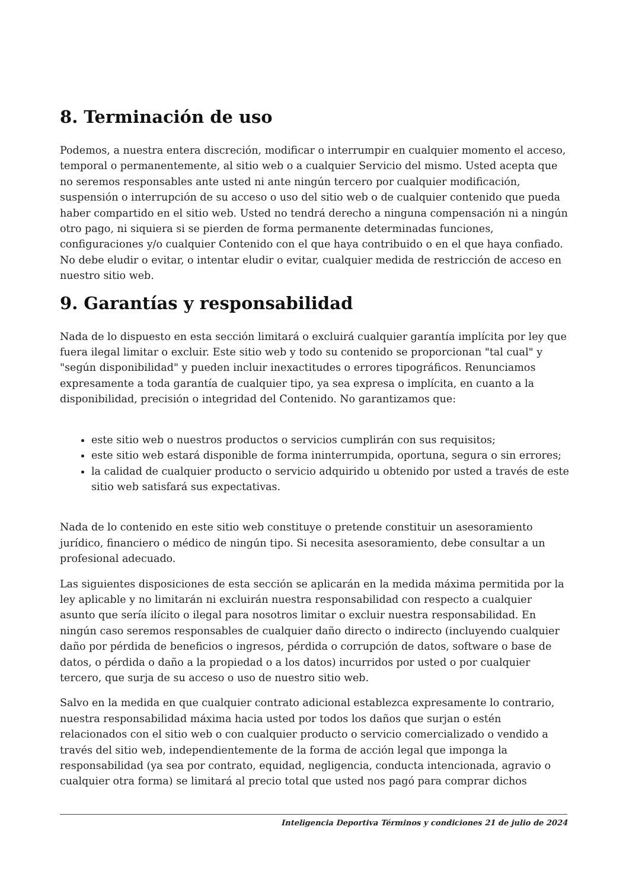8. Terminación de uso
Podemos, a nuestra entera discreción, modificar o interrumpir en cualquier momento el acceso, temporal o permanentemente, al sitio web o a cualquier Servicio del mismo. Usted acepta que no seremos responsables ante usted ni ante ningún tercero por cualquier modificación, suspensión o interrupción de su acceso o uso del sitio web o de cualquier contenido que pueda haber compartido en el sitio web. Usted no tendrá derecho a ninguna compensación ni a ningún otro pago, ni siquiera si se pierden de forma permanente determinadas funciones, configuraciones y/o cualquier Contenido con el que haya contribuido o en el que haya confiado. No debe eludir o evitar, o intentar eludir o evitar, cualquier medida de restricción de acceso en nuestro sitio web.
9. Garantías y responsabilidad
Nada de lo dispuesto en esta sección limitará o excluirá cualquier garantía implícita por ley que fuera ilegal limitar o excluir. Este sitio web y todo su contenido se proporcionan "tal cual" y "según disponibilidad" y pueden incluir inexactitudes o errores tipográficos. Renunciamos expresamente a toda garantía de cualquier tipo, ya sea expresa o implícita, en cuanto a la disponibilidad, precisión o integridad del Contenido. No garantizamos que:
este sitio web o nuestros productos o servicios cumplirán con sus requisitos;
este sitio web estará disponible de forma ininterrumpida, oportuna, segura o sin errores;
la calidad de cualquier producto o servicio adquirido u obtenido por usted a través de este sitio web satisfará sus expectativas.
Nada de lo contenido en este sitio web constituye o pretende constituir un asesoramiento jurídico, financiero o médico de ningún tipo. Si necesita asesoramiento, debe consultar a un profesional adecuado.
Las siguientes disposiciones de esta sección se aplicarán en la medida máxima permitida por la ley aplicable y no limitarán ni excluirán nuestra responsabilidad con respecto a cualquier asunto que sería ilícito o ilegal para nosotros limitar o excluir nuestra responsabilidad. En ningún caso seremos responsables de cualquier daño directo o indirecto (incluyendo cualquier daño por pérdida de beneficios o ingresos, pérdida o corrupción de datos, software o base de datos, o pérdida o daño a la propiedad o a los datos) incurridos por usted o por cualquier tercero, que surja de su acceso o uso de nuestro sitio web.
Salvo en la medida en que cualquier contrato adicional establezca expresamente lo contrario, nuestra responsabilidad máxima hacia usted por todos los daños que surjan o estén relacionados con el sitio web o con cualquier producto o servicio comercializado o vendido a través del sitio web, independientemente de la forma de acción legal que imponga la responsabilidad (ya sea por contrato, equidad, negligencia, conducta intencionada, agravio o cualquier otra forma) se limitará al precio total que usted nos pagó para comprar dichos
Inteligencia Deportiva Términos y condiciones 21 de julio de 2024